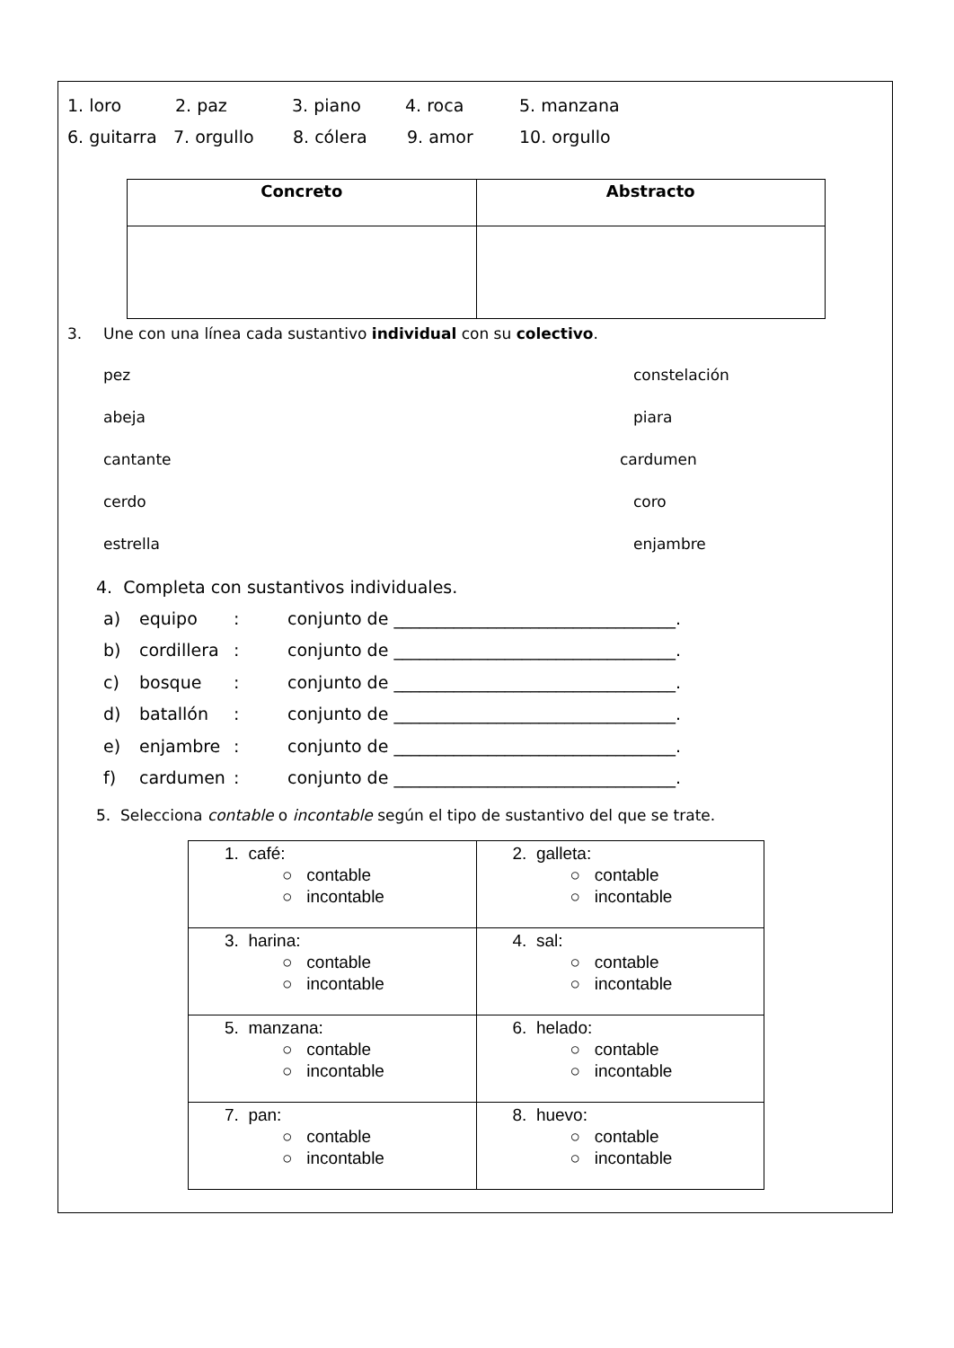1. loro 2. paz 3. piano 4. roca 5. manzana
6. guitarra 7. orgullo 8. cólera 9. amor 10. orgullo
| Concreto | Abstracto |
| --- | --- |
3. Une con una línea cada sustantivo individual con su colectivo.
pez constelación
abeja piara
cantante cardumen
cerdo coro
estrella enjambre
4. Completa con sustantivos individuales.
a) equipo: conjunto de _________________________________.
b) cordillera: conjunto de _________________________________.
c) bosque: conjunto de _________________________________.
d) batallón: conjunto de _________________________________.
e) enjambre: conjunto de _________________________________.
f) cardumen: conjunto de _________________________________.
5. Selecciona contable o incontable según el tipo de sustantivo del que se trate.
| 1. café: ○ contable ○ incontable | 2. galleta: ○ contable ○ incontable |
| 3. harina: ○ contable ○ incontable | 4. sal: ○ contable ○ incontable |
| 5. manzana: ○ contable ○ incontable | 6. helado: ○ contable ○ incontable |
| 7. pan: ○ contable ○ incontable | 8. huevo: ○ contable ○ incontable |